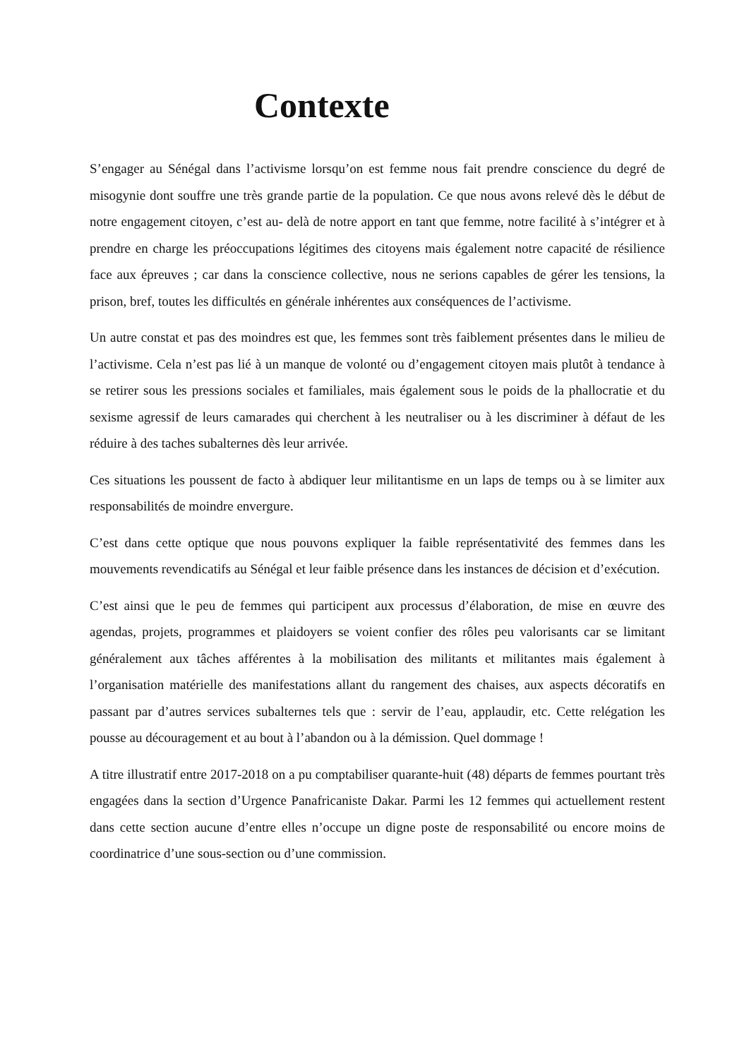Contexte
S’engager au Sénégal dans l’activisme lorsqu’on est femme nous fait prendre conscience du degré de misogynie dont souffre une très grande partie de la population. Ce que nous avons relevé dès le début de notre engagement citoyen, c’est au- delà de notre apport en tant que femme, notre facilité à s’intégrer et à prendre en charge les préoccupations légitimes des citoyens mais également notre capacité de résilience face aux épreuves ; car dans la conscience collective, nous ne serions capables de gérer les tensions, la prison, bref, toutes les difficultés en générale inhérentes aux conséquences de l’activisme.
Un autre constat et pas des moindres est que, les femmes sont très faiblement présentes dans le milieu de l’activisme. Cela n’est pas lié à un manque de volonté ou d’engagement citoyen mais plutôt à tendance à se retirer sous les pressions sociales et familiales, mais également sous le poids de la phallocratie et du sexisme agressif de leurs camarades qui cherchent à les neutraliser ou à les discriminer à défaut de les réduire à des taches subalternes dès leur arrivée.
Ces situations les poussent de facto à abdiquer leur militantisme en un laps de temps ou à se limiter aux responsabilités de moindre envergure.
C’est dans cette optique que nous pouvons expliquer la faible représentativité des femmes dans les mouvements revendicatifs au Sénégal et leur faible présence dans les instances de décision et d’exécution.
C’est ainsi que le peu de femmes qui participent aux processus d’élaboration, de mise en œuvre des agendas, projets, programmes et plaidoyers se voient confier des rôles peu valorisants car se limitant généralement aux tâches afférentes à la mobilisation des militants et militantes mais également à l’organisation matérielle des manifestations allant du rangement des chaises, aux aspects décoratifs en passant par d’autres services subalternes tels que : servir de l’eau, applaudir, etc. Cette relégation les pousse au découragement et au bout à l’abandon ou à la démission. Quel dommage !
A titre illustratif entre 2017-2018 on a pu comptabiliser quarante-huit (48) départs de femmes pourtant très engagées dans la section d’Urgence Panafricaniste Dakar. Parmi les 12 femmes qui actuellement restent dans cette section aucune d’entre elles n’occupe un digne poste de responsabilité ou encore moins de coordinatrice d’une sous-section ou d’une commission.